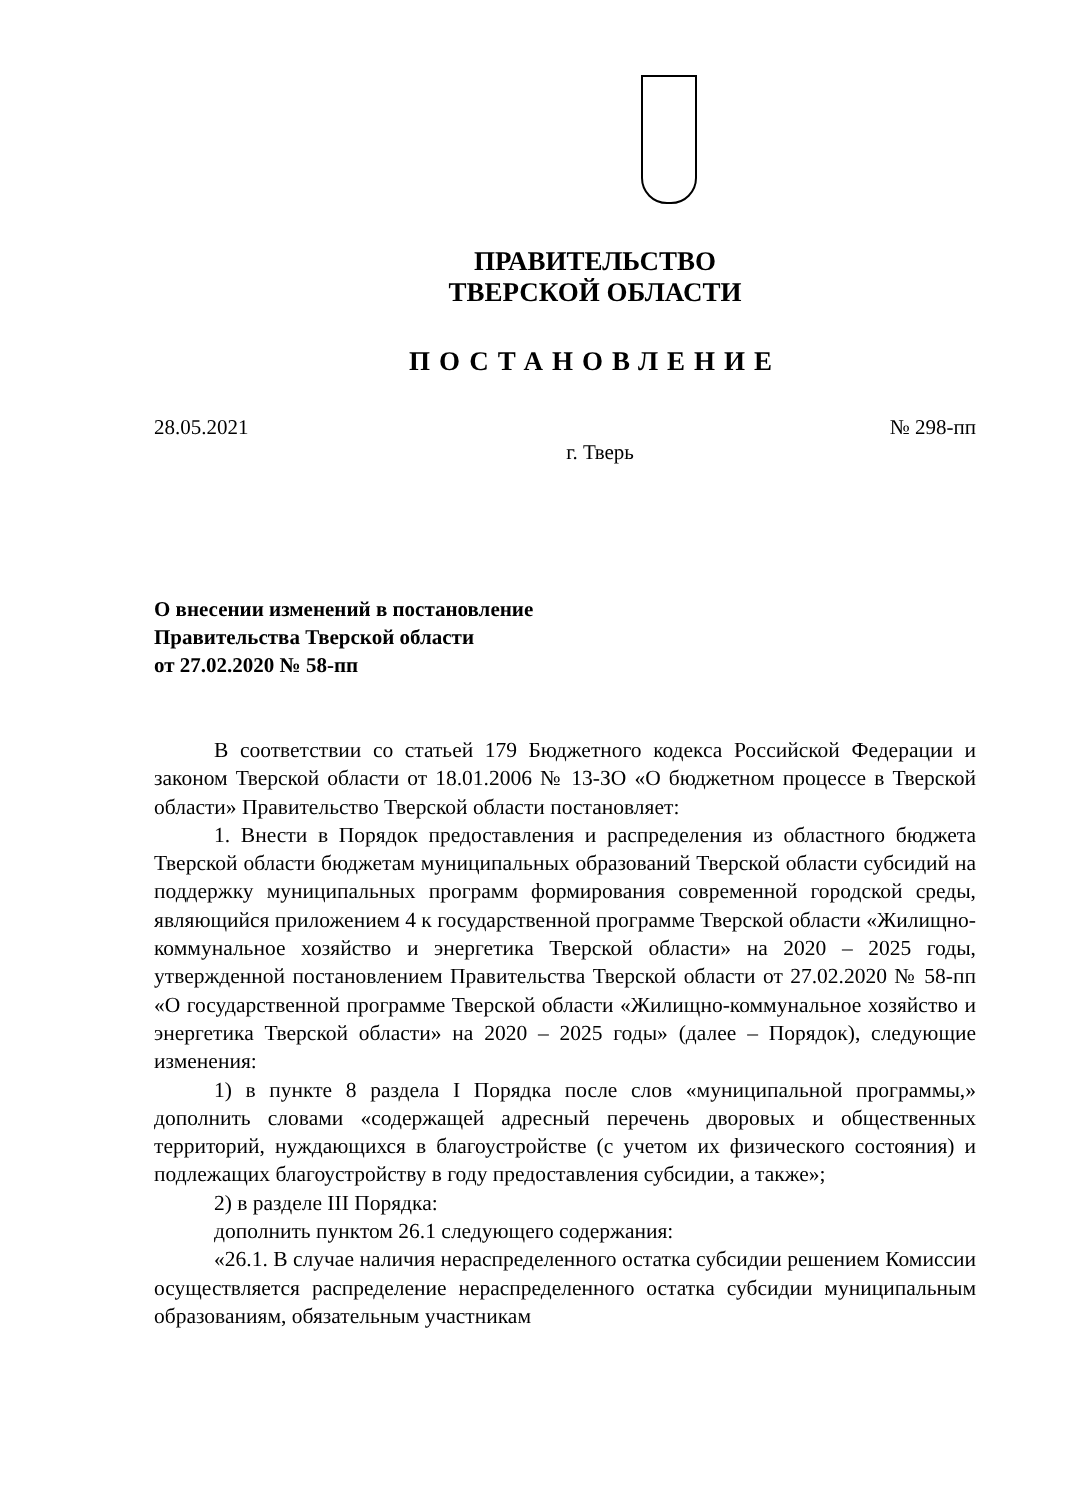ПРАВИТЕЛЬСТВО
ТВЕРСКОЙ ОБЛАСТИ
ПОСТАНОВЛЕНИЕ
28.05.2021 № 298-пп
г. Тверь
О внесении изменений в постановление
Правительства Тверской области
от 27.02.2020 № 58-пп
В соответствии со статьей 179 Бюджетного кодекса Российской Федерации и законом Тверской области от 18.01.2006 № 13-ЗО «О бюджетном процессе в Тверской области» Правительство Тверской области постановляет:
1. Внести в Порядок предоставления и распределения из областного бюджета Тверской области бюджетам муниципальных образований Тверской области субсидий на поддержку муниципальных программ формирования современной городской среды, являющийся приложением 4 к государственной программе Тверской области «Жилищно-коммунальное хозяйство и энергетика Тверской области» на 2020 – 2025 годы, утвержденной постановлением Правительства Тверской области от 27.02.2020 № 58-пп «О государственной программе Тверской области «Жилищно-коммунальное хозяйство и энергетика Тверской области» на 2020 – 2025 годы» (далее – Порядок), следующие изменения:
1) в пункте 8 раздела I Порядка после слов «муниципальной программы,» дополнить словами «содержащей адресный перечень дворовых и общественных территорий, нуждающихся в благоустройстве (с учетом их физического состояния) и подлежащих благоустройству в году предоставления субсидии, а также»;
2) в разделе III Порядка:
дополнить пунктом 26.1 следующего содержания:
«26.1. В случае наличия нераспределенного остатка субсидии решением Комиссии осуществляется распределение нераспределенного остатка субсидии муниципальным образованиям, обязательным участникам